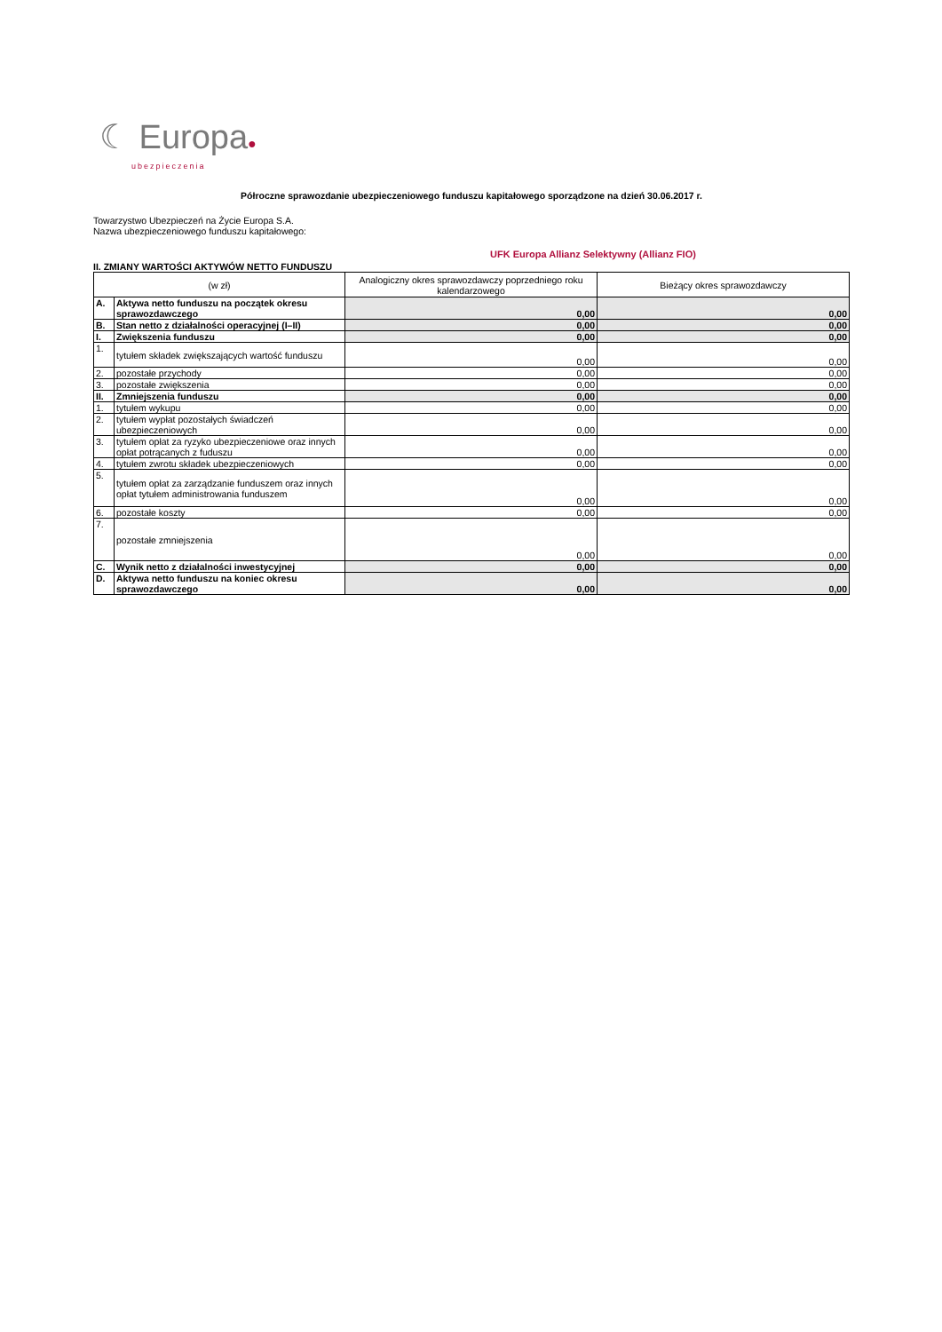☾ Europa●
ubezpieczenia
Półroczne sprawozdanie ubezpieczeniowego funduszu kapitałowego sporządzone na dzień 30.06.2017 r.
Towarzystwo Ubezpieczeń na Życie Europa S.A.
Nazwa ubezpieczeniowego funduszu kapitałowego:
UFK Europa Allianz Selektywny (Allianz FIO)
II. ZMIANY WARTOŚCI AKTYWÓW NETTO FUNDUSZU
| (w zł) | | Analogiczny okres sprawozdawczy poprzedniego roku kalendarzowego | Bieżący okres sprawozdawczy |
| --- | --- | --- | --- |
| A. | Aktywa netto funduszu na początek okresu sprawozdawczego | 0,00 | 0,00 |
| B. | Stan netto z działalności operacyjnej (I–II) | 0,00 | 0,00 |
| I. | Zwiększenia funduszu | 0,00 | 0,00 |
| 1. | tytułem składek zwiększających wartość funduszu | 0,00 | 0,00 |
| 2. | pozostałe przychody | 0,00 | 0,00 |
| 3. | pozostałe zwiększenia | 0,00 | 0,00 |
| II. | Zmniejszenia funduszu | 0,00 | 0,00 |
| 1. | tytułem wykupu | 0,00 | 0,00 |
| 2. | tytułem wypłat pozostałych świadczeń ubezpieczeniowych | 0,00 | 0,00 |
| 3. | tytułem opłat za ryzyko ubezpieczeniowe oraz innych opłat potrącanych z fuduszu | 0,00 | 0,00 |
| 4. | tytułem zwrotu składek ubezpieczeniowych | 0,00 | 0,00 |
| 5. | tytułem opłat za zarządzanie funduszem oraz innych opłat tytułem administrowania funduszem | 0,00 | 0,00 |
| 6. | pozostałe koszty | 0,00 | 0,00 |
| 7. | pozostałe zmniejszenia | 0,00 | 0,00 |
| C. | Wynik netto z działalności inwestycyjnej | 0,00 | 0,00 |
| D. | Aktywa netto funduszu na koniec okresu sprawozdawczego | 0,00 | 0,00 |